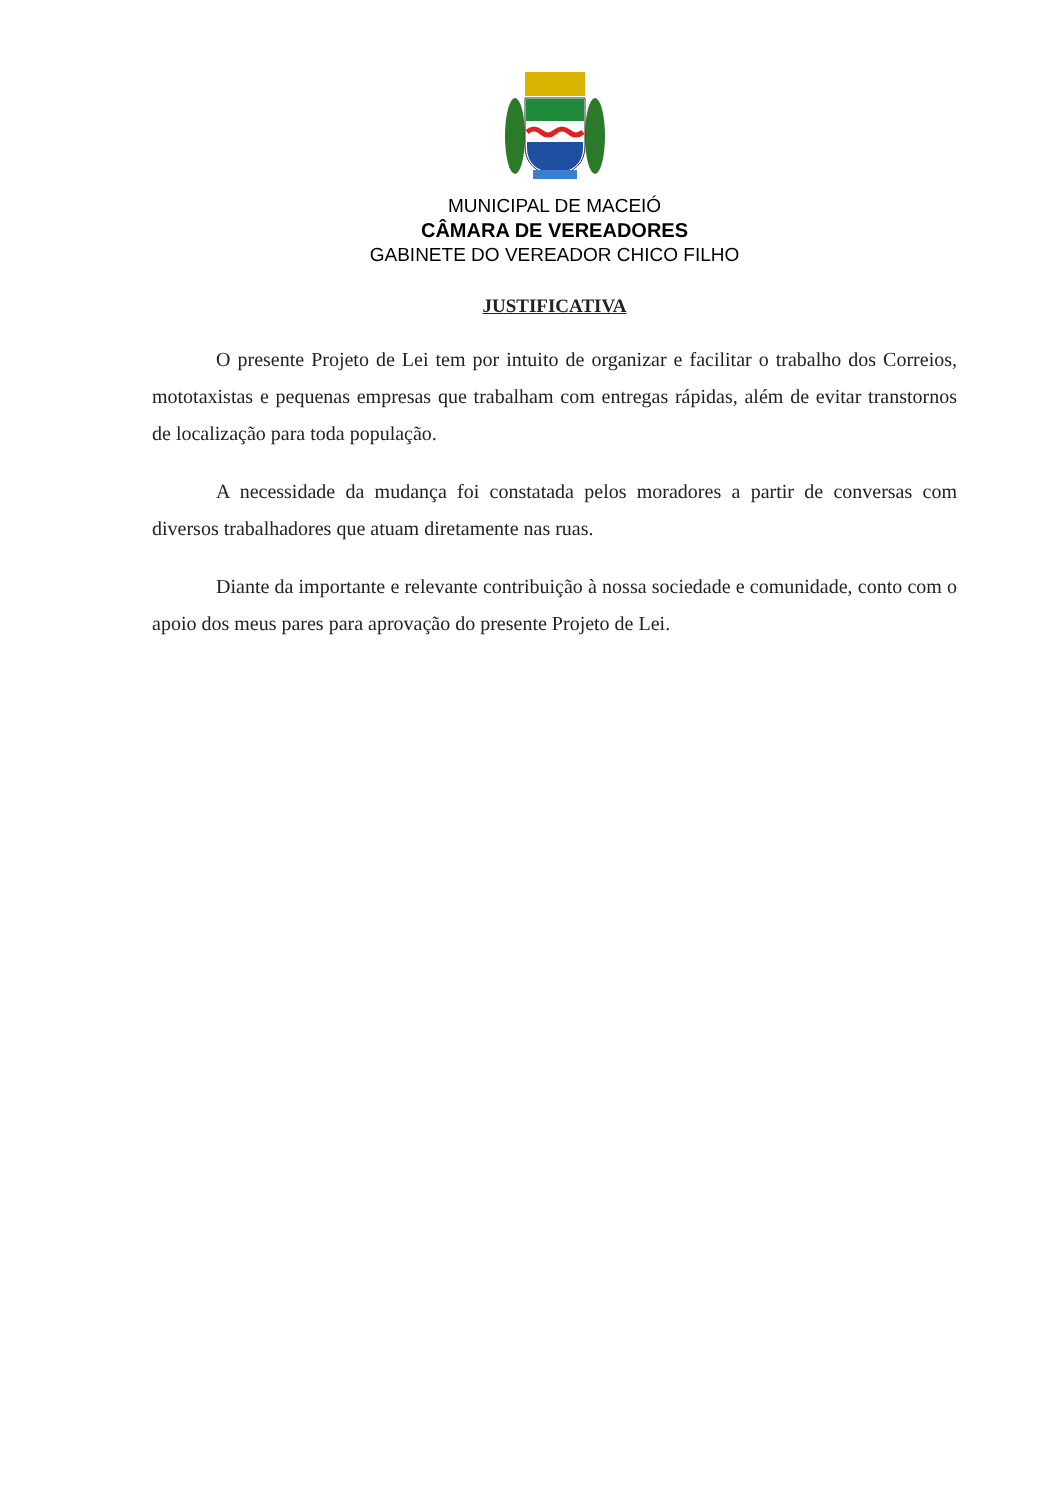MUNICIPAL DE MACEIÓ
CÂMARA DE VEREADORES
GABINETE DO VEREADOR CHICO FILHO
JUSTIFICATIVA
O presente Projeto de Lei tem por intuito de organizar e facilitar o trabalho dos Correios, mototaxistas e pequenas empresas que trabalham com entregas rápidas, além de evitar transtornos de localização para toda população.
A necessidade da mudança foi constatada pelos moradores a partir de conversas com diversos trabalhadores que atuam diretamente nas ruas.
Diante da importante e relevante contribuição à nossa sociedade e comunidade, conto com o apoio dos meus pares para aprovação do presente Projeto de Lei.